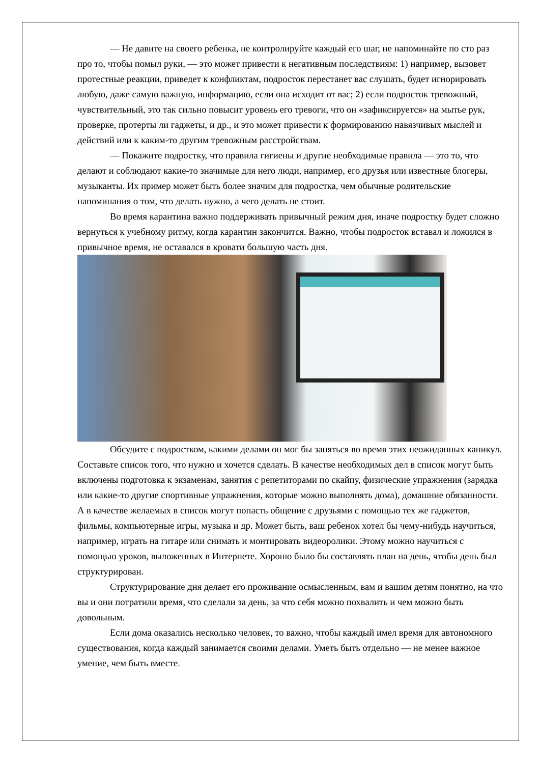— Не давите на своего ребенка, не контролируйте каждый его шаг, не напоминайте по сто раз про то, чтобы помыл руки, — это может привести к негативным последствиям: 1) например, вызовет протестные реакции, приведет к конфликтам, подросток перестанет вас слушать, будет игнорировать любую, даже самую важную, информацию, если она исходит от вас; 2) если подросток тревожный, чувствительный, это так сильно повысит уровень его тревоги, что он «зафиксируется» на мытье рук, проверке, протерты ли гаджеты, и др., и это может привести к формированию навязчивых мыслей и действий или к каким-то другим тревожным расстройствам.
— Покажите подростку, что правила гигиены и другие необходимые правила — это то, что делают и соблюдают какие-то значимые для него люди, например, его друзья или известные блогеры, музыканты. Их пример может быть более значим для подростка, чем обычные родительские напоминания о том, что делать нужно, а чего делать не стоит.
Во время карантина важно поддерживать привычный режим дня, иначе подростку будет сложно вернуться к учебному ритму, когда карантин закончится. Важно, чтобы подросток вставал и ложился в привычное время, не оставался в кровати большую часть дня.
Обсудите с подростком, какими делами он мог бы заняться во время этих неожиданных каникул. Составьте список того, что нужно и хочется сделать. В качестве необходимых дел в список могут быть включены подготовка к экзаменам, занятия с репетиторами по скайпу, физические упражнения (зарядка или какие-то другие спортивные упражнения, которые можно выполнять дома), домашние обязанности. А в качестве желаемых в список могут попасть общение с друзьями с помощью тех же гаджетов, фильмы, компьютерные игры, музыка и др. Может быть, ваш ребенок хотел бы чему-нибудь научиться, например, играть на гитаре или снимать и монтировать видеоролики. Этому можно научиться с помощью уроков, выложенных в Интернете. Хорошо было бы составлять план на день, чтобы день был структурирован.
Структурирование дня делает его проживание осмысленным, вам и вашим детям понятно, на что вы и они потратили время, что сделали за день, за что себя можно похвалить и чем можно быть довольным.
Если дома оказались несколько человек, то важно, чтобы каждый имел время для автономного существования, когда каждый занимается своими делами. Уметь быть отдельно — не менее важное умение, чем быть вместе.